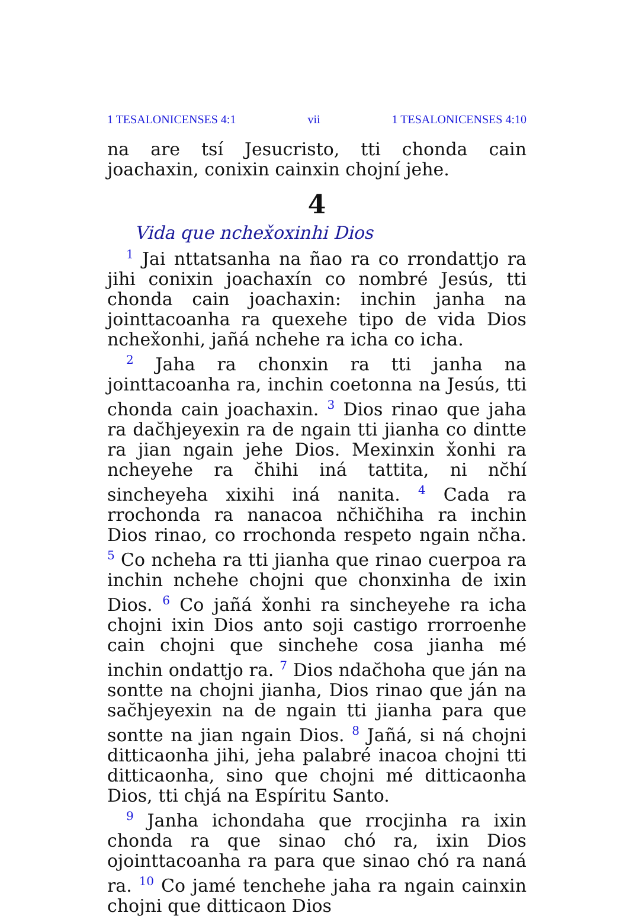1 TESALONICENSES 4:1 vii 1 TESALONICENSES 4:10
na are tsí Jesucristo, tti chonda cain joachaxin, conixin cainxin chojní jehe.
4
Vida que nchex̌oxinhi Dios
<sup>1</sup> Jai nttatsanha na ñao ra co rrondattjo ra jihi conixin joachaxín co nombré Jesús, tti chonda cain joachaxin: inchin janha na jointtacoanha ra quexehe tipo de vida Dios nchex̌onhi, jañá nchehe ra icha co icha.
<sup>2</sup> Jaha ra chonxin ra tti janha na jointtacoanha ra, inchin coetonna na Jesús, tti chonda cain joachaxin. <sup>3</sup> Dios rinao que jaha ra dac̆hjeyexin ra de ngain tti jianha co dintte ra jian ngain jehe Dios. Mexinxin x̌onhi ra ncheyehe ra c̆hihi iná tattita, ni nc̆hí sincheyeha xixihi iná nanita. <sup>4</sup> Cada ra rrochonda ra nanacoa nc̆hic̆hiha ra inchin Dios rinao, co rrochonda respeto ngain nc̆ha. <sup>5</sup> Co ncheha ra tti jianha que rinao cuerpoa ra inchin nchehe chojni que chonxinha de ixin Dios. <sup>6</sup> Co jañá x̌onhi ra sincheyehe ra icha chojni ixin Dios anto soji castigo rrorroenhe cain chojni que sinchehe cosa jianha mé inchin ondattjo ra. <sup>7</sup> Dios ndac̆hoha que ján na sontte na chojni jianha, Dios rinao que ján na sac̆hjeyexin na de ngain tti jianha para que sontte na jian ngain Dios. <sup>8</sup> Jañá, si ná chojni ditticaonha jihi, jeha palabré inacoa chojni tti ditticaonha, sino que chojni mé ditticaonha Dios, tti chjá na Espíritu Santo.
<sup>9</sup> Janha ichondaha que rrocjinha ra ixin chonda ra que sinao chó ra, ixin Dios ojointtacoanha ra para que sinao chó ra naná ra. <sup>10</sup> Co jamé tenchehe jaha ra ngain cainxin chojni que ditticaon Dios